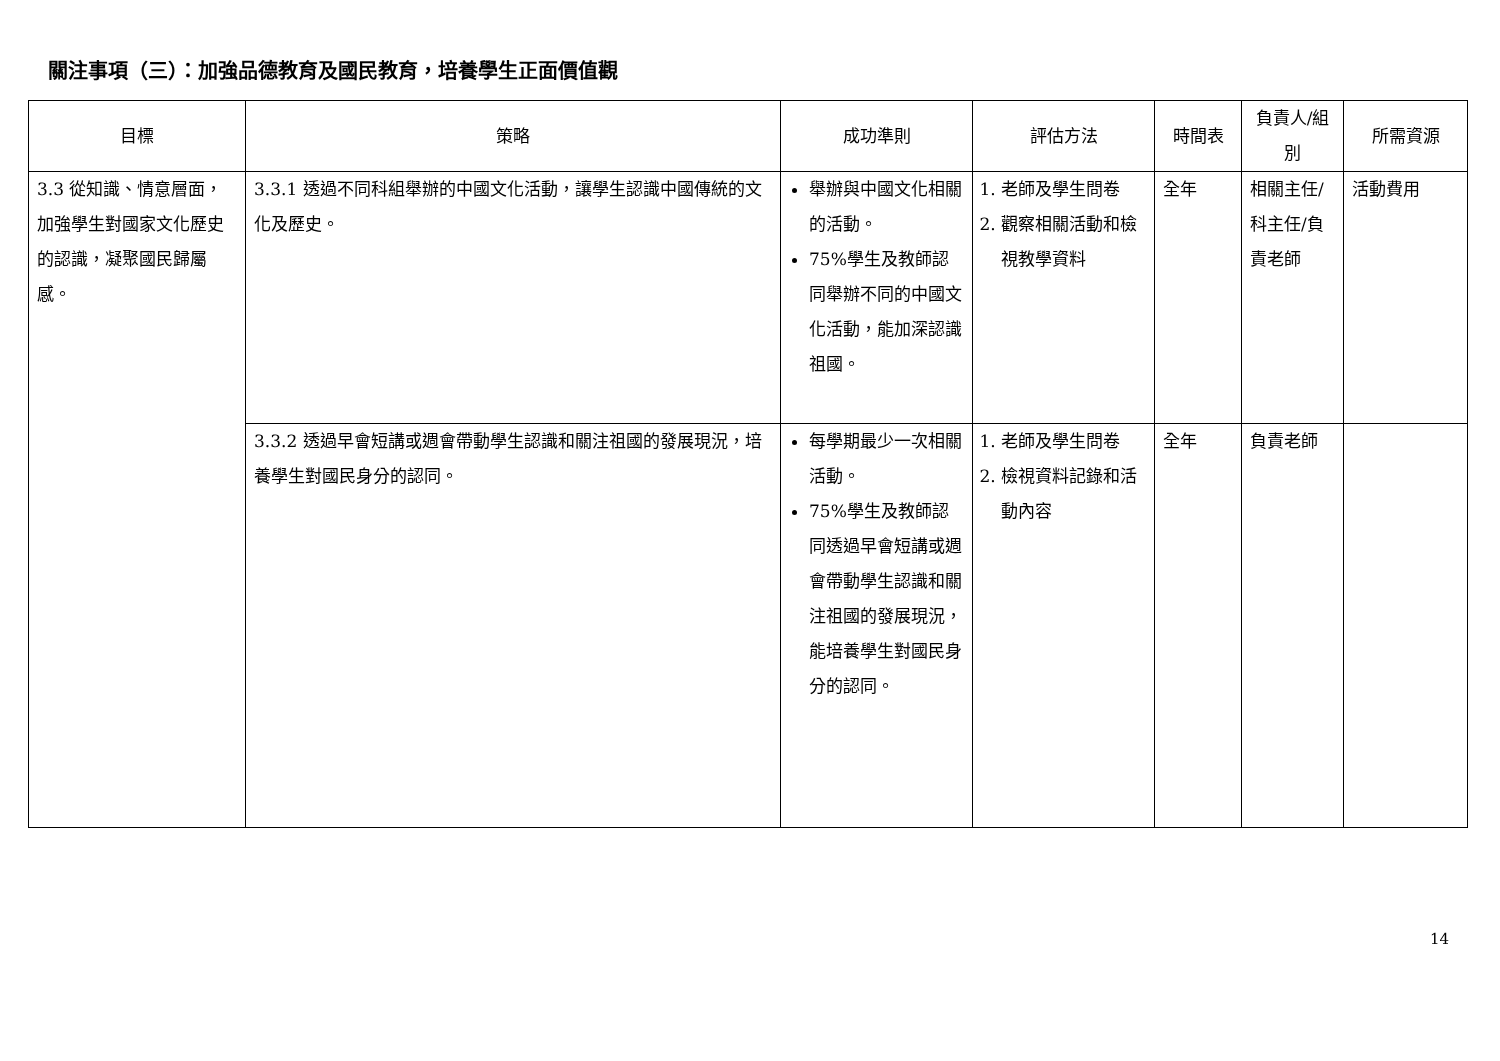關注事項（三）：加強品德教育及國民教育，培養學生正面價值觀
| 目標 | 策略 | 成功準則 | 評估方法 | 時間表 | 負責人/組別 | 所需資源 |
| --- | --- | --- | --- | --- | --- | --- |
| 3.3 從知識、情意層面，加強學生對國家文化歷史的認識，凝聚國民歸屬感。 | 3.3.1 透過不同科組舉辦的中國文化活動，讓學生認識中國傳統的文化及歷史。 | 舉辦與中國文化相關的活動。 75%學生及教師認同舉辦不同的中國文化活動，能加深認識祖國。 | 1. 老師及學生問卷 2. 觀察相關活動和檢視教學資料 | 全年 | 相關主任/ 科主任/負責老師 | 活動費用 |
| | 3.3.2 透過早會短講或週會帶動學生認識和關注祖國的發展現況，培養學生對國民身分的認同。 | 每學期最少一次相關活動。 75%學生及教師認同透過早會短講或週會帶動學生認識和關注祖國的發展現況，能培養學生對國民身分的認同。 | 1. 老師及學生問卷 2. 檢視資料記錄和活動內容 | 全年 | 負責老師 | |
14